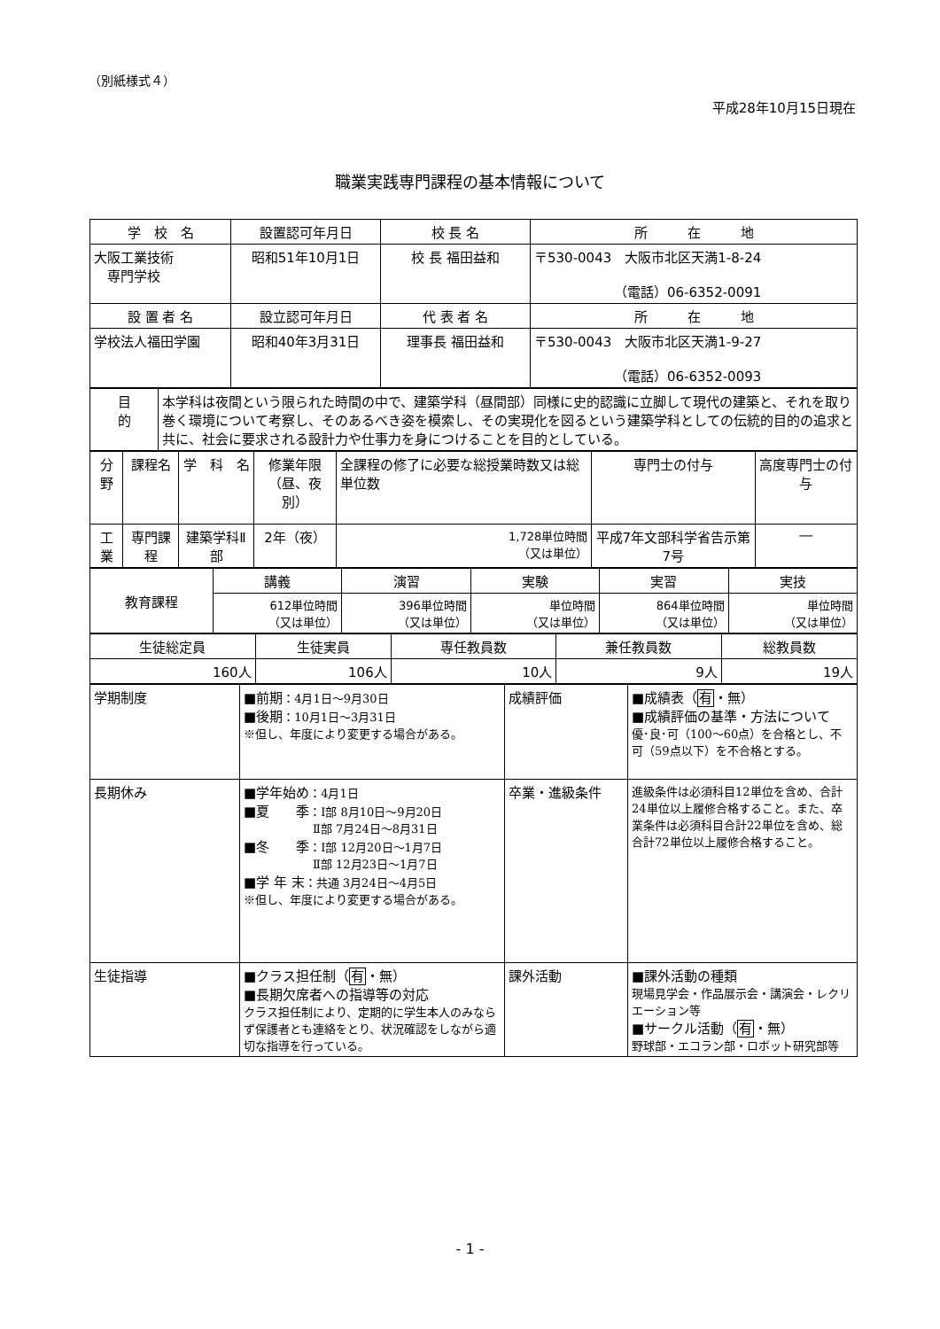（別紙様式４）
平成28年10月15日現在
職業実践専門課程の基本情報について
| 学 校 名 | 設置認可年月日 | 校 長 名 | 所 在 地 |
| 大阪工業技術 専門学校 | 昭和51年10月1日 | 校 長 福田益和 | 〒530-0043 大阪市北区天満1-8-24 （電話）06-6352-0091 |
| 設 置 者 名 | 設立認可年月日 | 代 表 者 名 | 所 在 地 |
| 学校法人福田学園 | 昭和40年3月31日 | 理事長 福田益和 | 〒530-0043 大阪市北区天満1-9-27 （電話）06-6352-0093 |
| 目 的 | 本学科は夜間という限られた時間の中で、建築学科（昼間部）同様に史的認識に立脚して現代の建築と、それを取り巻く環境について考察し、そのあるべき姿を模索し、その実現化を図るという建築学科としての伝統的目的の追求と共に、社会に要求される設計力や仕事力を身につけることを目的としている。 |
| 分野 | 課程名 | 学 科 名 | 修業年限 （昼、夜別） | 全課程の修了に必要な総授業時数又は総単位数 | 専門士の付与 | 高度専門士の付与 |
| 工業 | 専門課程 | 建築学科Ⅱ部 | 2年（夜） | 1,728単位時間 （又は単位） | 平成7年文部科学省告示第7号 | ― |
| 教育課程 | 講義 | 演習 | 実験 | 実習 | 実技 |
| | 612単位時間 （又は単位） | 396単位時間 （又は単位） | 単位時間 （又は単位） | 864単位時間 （又は単位） | 単位時間 （又は単位） |
| 生徒総定員 | 生徒実員 | 専任教員数 | 兼任教員数 | 総教員数 |
| 160人 | 106人 | 10人 | 9人 | 19人 |
| 学期制度 | ■前期 ：4月1日～9月30日 ■後期 ：10月1日～3月31日 ※但し、年度により変更する場合がある。 | 成績評価 | ■成績表（ 有 ・無） ■成績評価の基準・方法について 優･良･可（100～60点）を合格とし、不可（59点以下）を不合格とする。 |
| 長期休み | ■学年始め ：4月1日 ■夏 季 ：Ⅰ部 8月10日～9月20日 Ⅱ部 7月24日～8月31日 ■冬 季 ：Ⅰ部 12月20日～1月7日 Ⅱ部 12月23日～1月7日 ■学 年 末 ：共通 3月24日～4月5日 ※但し、年度により変更する場合がある。 | 卒業・進級条件 | 進級条件は必須科目12単位を含め、合計24単位以上履修合格すること。また、卒業条件は必須科目合計22単位を含め、総合計72単位以上履修合格すること。 |
| 生徒指導 | ■クラス担任制（ 有 ・無） ■長期欠席者への指導等の対応 クラス担任制により、定期的に学生本人のみならず保護者とも連絡をとり、状況確認をしながら適切な指導を行っている。 | 課外活動 | ■課外活動の種類 現場見学会・作品展示会・講演会・レクリエーション等 ■サークル活動（ 有 ・無） 野球部・エコラン部・ロボット研究部等 |
- 1 -